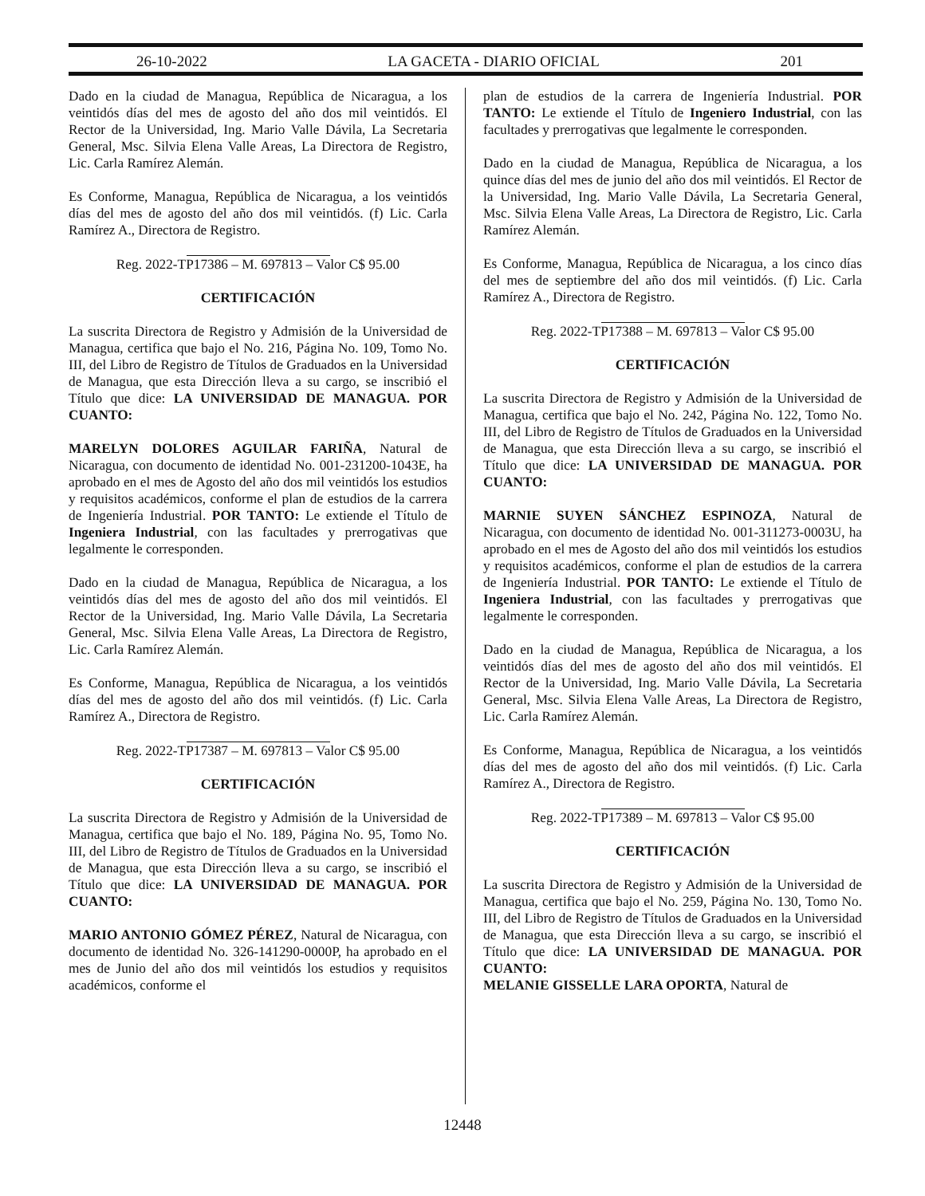26-10-2022 LA GACETA - DIARIO OFICIAL 201
Dado en la ciudad de Managua, República de Nicaragua, a los veintidós días del mes de agosto del año dos mil veintidós. El Rector de la Universidad, Ing. Mario Valle Dávila, La Secretaria General, Msc. Silvia Elena Valle Areas, La Directora de Registro, Lic. Carla Ramírez Alemán.
Es Conforme, Managua, República de Nicaragua, a los veintidós días del mes de agosto del año dos mil veintidós. (f) Lic. Carla Ramírez A., Directora de Registro.
Reg. 2022-TP17386 – M. 697813 – Valor C$ 95.00
CERTIFICACIÓN
La suscrita Directora de Registro y Admisión de la Universidad de Managua, certifica que bajo el No. 216, Página No. 109, Tomo No. III, del Libro de Registro de Títulos de Graduados en la Universidad de Managua, que esta Dirección lleva a su cargo, se inscribió el Título que dice: LA UNIVERSIDAD DE MANAGUA. POR CUANTO:
MARELYN DOLORES AGUILAR FARIÑA, Natural de Nicaragua, con documento de identidad No. 001-231200-1043E, ha aprobado en el mes de Agosto del año dos mil veintidós los estudios y requisitos académicos, conforme el plan de estudios de la carrera de Ingeniería Industrial. POR TANTO: Le extiende el Título de Ingeniera Industrial, con las facultades y prerrogativas que legalmente le corresponden.
Dado en la ciudad de Managua, República de Nicaragua, a los veintidós días del mes de agosto del año dos mil veintidós. El Rector de la Universidad, Ing. Mario Valle Dávila, La Secretaria General, Msc. Silvia Elena Valle Areas, La Directora de Registro, Lic. Carla Ramírez Alemán.
Es Conforme, Managua, República de Nicaragua, a los veintidós días del mes de agosto del año dos mil veintidós. (f) Lic. Carla Ramírez A., Directora de Registro.
Reg. 2022-TP17387 – M. 697813 – Valor C$ 95.00
CERTIFICACIÓN
La suscrita Directora de Registro y Admisión de la Universidad de Managua, certifica que bajo el No. 189, Página No. 95, Tomo No. III, del Libro de Registro de Títulos de Graduados en la Universidad de Managua, que esta Dirección lleva a su cargo, se inscribió el Título que dice: LA UNIVERSIDAD DE MANAGUA. POR CUANTO:
MARIO ANTONIO GÓMEZ PÉREZ, Natural de Nicaragua, con documento de identidad No. 326-141290-0000P, ha aprobado en el mes de Junio del año dos mil veintidós los estudios y requisitos académicos, conforme el
plan de estudios de la carrera de Ingeniería Industrial. POR TANTO: Le extiende el Título de Ingeniero Industrial, con las facultades y prerrogativas que legalmente le corresponden.
Dado en la ciudad de Managua, República de Nicaragua, a los quince días del mes de junio del año dos mil veintidós. El Rector de la Universidad, Ing. Mario Valle Dávila, La Secretaria General, Msc. Silvia Elena Valle Areas, La Directora de Registro, Lic. Carla Ramírez Alemán.
Es Conforme, Managua, República de Nicaragua, a los cinco días del mes de septiembre del año dos mil veintidós. (f) Lic. Carla Ramírez A., Directora de Registro.
Reg. 2022-TP17388 – M. 697813 – Valor C$ 95.00
CERTIFICACIÓN
La suscrita Directora de Registro y Admisión de la Universidad de Managua, certifica que bajo el No. 242, Página No. 122, Tomo No. III, del Libro de Registro de Títulos de Graduados en la Universidad de Managua, que esta Dirección lleva a su cargo, se inscribió el Título que dice: LA UNIVERSIDAD DE MANAGUA. POR CUANTO:
MARNIE SUYEN SÁNCHEZ ESPINOZA, Natural de Nicaragua, con documento de identidad No. 001-311273-0003U, ha aprobado en el mes de Agosto del año dos mil veintidós los estudios y requisitos académicos, conforme el plan de estudios de la carrera de Ingeniería Industrial. POR TANTO: Le extiende el Título de Ingeniera Industrial, con las facultades y prerrogativas que legalmente le corresponden.
Dado en la ciudad de Managua, República de Nicaragua, a los veintidós días del mes de agosto del año dos mil veintidós. El Rector de la Universidad, Ing. Mario Valle Dávila, La Secretaria General, Msc. Silvia Elena Valle Areas, La Directora de Registro, Lic. Carla Ramírez Alemán.
Es Conforme, Managua, República de Nicaragua, a los veintidós días del mes de agosto del año dos mil veintidós. (f) Lic. Carla Ramírez A., Directora de Registro.
Reg. 2022-TP17389 – M. 697813 – Valor C$ 95.00
CERTIFICACIÓN
La suscrita Directora de Registro y Admisión de la Universidad de Managua, certifica que bajo el No. 259, Página No. 130, Tomo No. III, del Libro de Registro de Títulos de Graduados en la Universidad de Managua, que esta Dirección lleva a su cargo, se inscribió el Título que dice: LA UNIVERSIDAD DE MANAGUA. POR CUANTO:
MELANIE GISSELLE LARA OPORTA, Natural de
12448